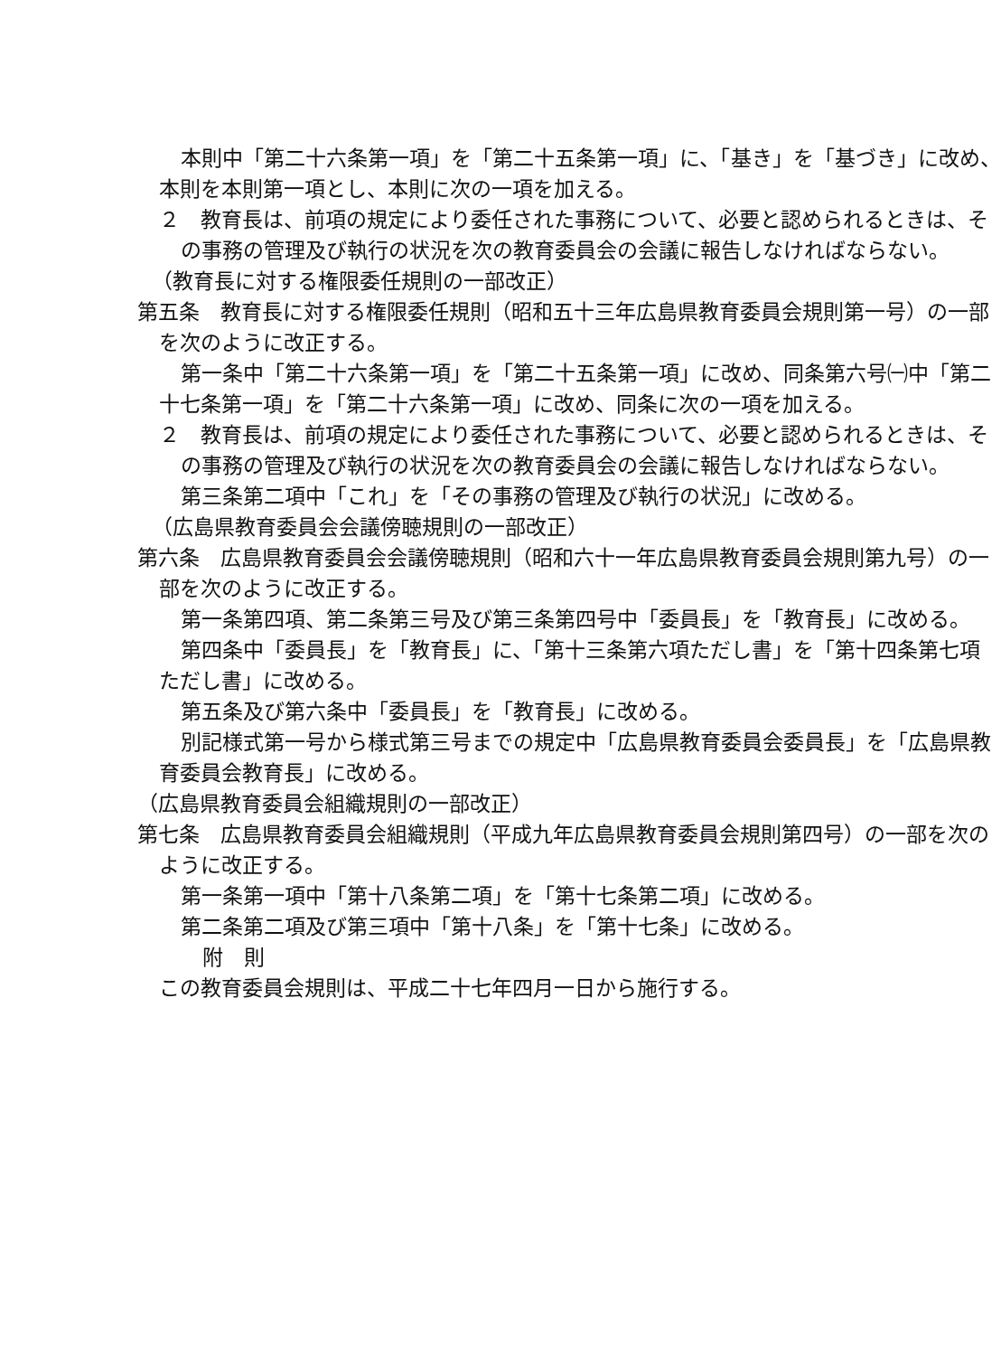本則中「第二十六条第一項」を「第二十五条第一項」に、「基き」を「基づき」に改め、
本則を本則第一項とし、本則に次の一項を加える。
２　教育長は、前項の規定により委任された事務について、必要と認められるときは、そ
の事務の管理及び執行の状況を次の教育委員会の会議に報告しなければならない。
（教育長に対する権限委任規則の一部改正）
第五条　教育長に対する権限委任規則（昭和五十三年広島県教育委員会規則第一号）の一部
を次のように改正する。
第一条中「第二十六条第一項」を「第二十五条第一項」に改め、同条第六号㈠中「第二
十七条第一項」を「第二十六条第一項」に改め、同条に次の一項を加える。
２　教育長は、前項の規定により委任された事務について、必要と認められるときは、そ
の事務の管理及び執行の状況を次の教育委員会の会議に報告しなければならない。
第三条第二項中「これ」を「その事務の管理及び執行の状況」に改める。
（広島県教育委員会会議傍聴規則の一部改正）
第六条　広島県教育委員会会議傍聴規則（昭和六十一年広島県教育委員会規則第九号）の一
部を次のように改正する。
第一条第四項、第二条第三号及び第三条第四号中「委員長」を「教育長」に改める。
第四条中「委員長」を「教育長」に、「第十三条第六項ただし書」を「第十四条第七項
ただし書」に改める。
第五条及び第六条中「委員長」を「教育長」に改める。
別記様式第一号から様式第三号までの規定中「広島県教育委員会委員長」を「広島県教
育委員会教育長」に改める。
（広島県教育委員会組織規則の一部改正）
第七条　広島県教育委員会組織規則（平成九年広島県教育委員会規則第四号）の一部を次の
ように改正する。
第一条第一項中「第十八条第二項」を「第十七条第二項」に改める。
第二条第二項及び第三項中「第十八条」を「第十七条」に改める。
附　則
この教育委員会規則は、平成二十七年四月一日から施行する。